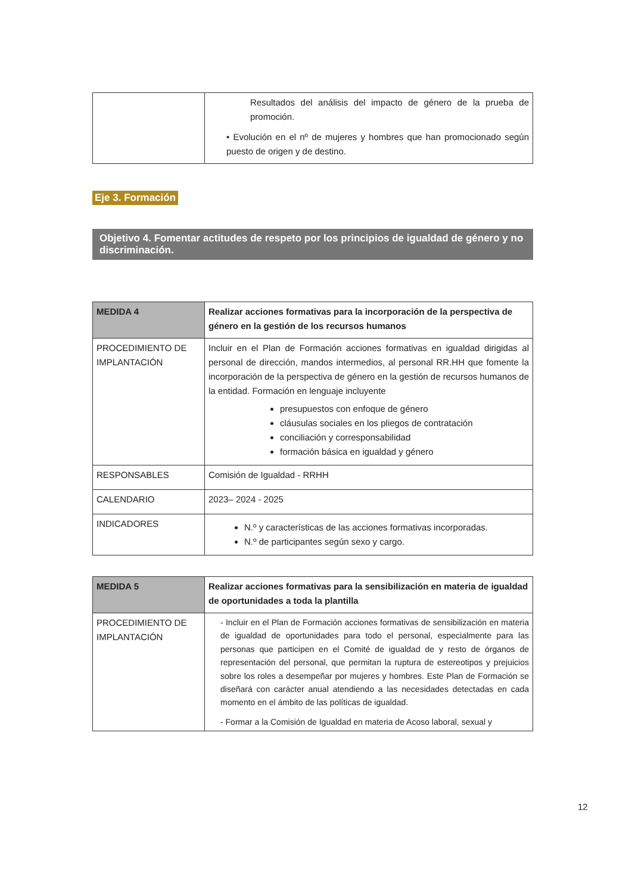| | Resultados del análisis del impacto de género de la prueba de promoción. • Evolución en el nº de mujeres y hombres que han promocionado según puesto de origen y de destino. |
Eje 3. Formación
Objetivo 4. Fomentar actitudes de respeto por los principios de igualdad de género y no discriminación.
| MEDIDA 4 | Realizar acciones formativas para la incorporación de la perspectiva de género en la gestión de los recursos humanos |
| PROCEDIMIENTO DE IMPLANTACIÓN | Incluir en el Plan de Formación acciones formativas en igualdad dirigidas al personal de dirección, mandos intermedios, al personal RR.HH que fomente la incorporación de la perspectiva de género en la gestión de recursos humanos de la entidad. Formación en lenguaje incluyente presupuestos con enfoque de género cláusulas sociales en los pliegos de contratación conciliación y corresponsabilidad formación básica en igualdad y género |
| RESPONSABLES | Comisión de Igualdad - RRHH |
| CALENDARIO | 2023– 2024 - 2025 |
| INDICADORES | N.º y características de las acciones formativas incorporadas. N.º de participantes según sexo y cargo. |
| MEDIDA 5 | Realizar acciones formativas para la sensibilización en materia de igualdad de oportunidades a toda la plantilla |
| PROCEDIMIENTO DE IMPLANTACIÓN | - Incluir en el Plan de Formación acciones formativas de sensibilización en materia de igualdad de oportunidades para todo el personal, especialmente para las personas que participen en el Comité de igualdad de y resto de órganos de representación del personal, que permitan la ruptura de estereotipos y prejuicios sobre los roles a desempeñar por mujeres y hombres. Este Plan de Formación se diseñará con carácter anual atendiendo a las necesidades detectadas en cada momento en el ámbito de las políticas de igualdad. - Formar a la Comisión de Igualdad en materia de Acoso laboral, sexual y |
12